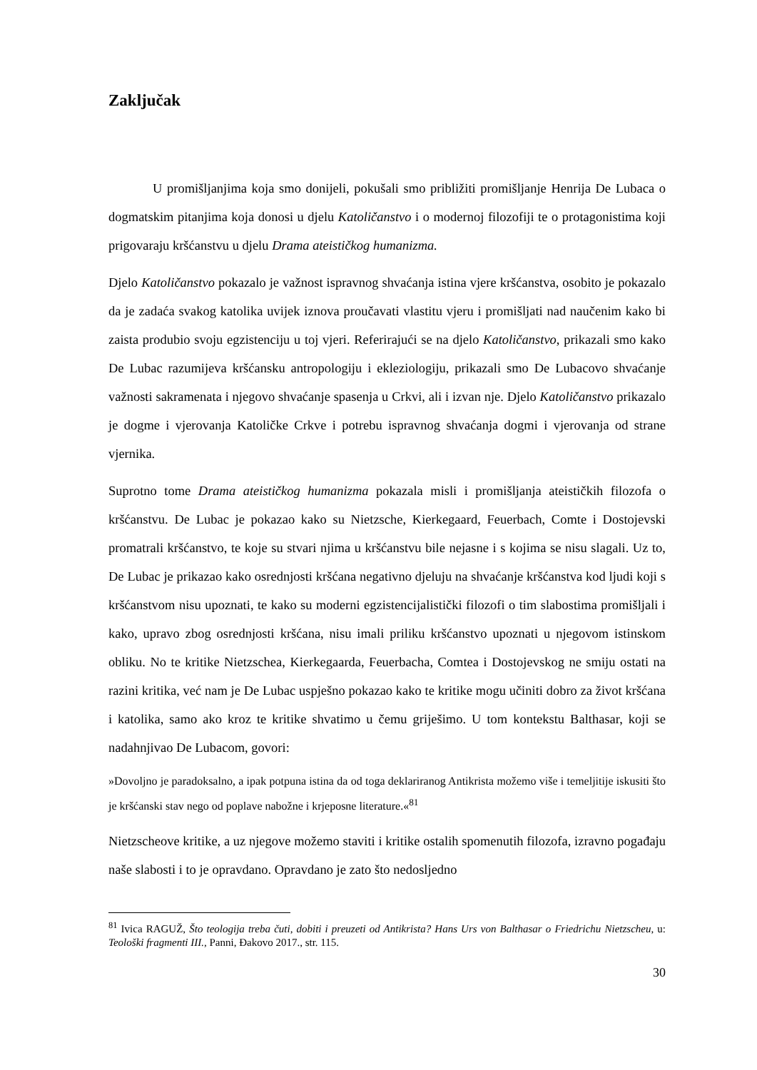Zaključak
U promišljanjima koja smo donijeli, pokušali smo približiti promišljanje Henrija De Lubaca o dogmatskim pitanjima koja donosi u djelu Katoličanstvo i o modernoj filozofiji te o protagonistima koji prigovaraju kršćanstvu u djelu Drama ateističkog humanizma.
Djelo Katoličanstvo pokazalo je važnost ispravnog shvaćanja istina vjere kršćanstva, osobito je pokazalo da je zadaća svakog katolika uvijek iznova proučavati vlastitu vjeru i promišljati nad naučenim kako bi zaista produbio svoju egzistenciju u toj vjeri. Referirajući se na djelo Katoličanstvo, prikazali smo kako De Lubac razumijeva kršćansku antropologiju i ekleziologiju, prikazali smo De Lubacovo shvaćanje važnosti sakramenata i njegovo shvaćanje spasenja u Crkvi, ali i izvan nje. Djelo Katoličanstvo prikazalo je dogme i vjerovanja Katoličke Crkve i potrebu ispravnog shvaćanja dogmi i vjerovanja od strane vjernika.
Suprotno tome Drama ateističkog humanizma pokazala misli i promišljanja ateističkih filozofa o kršćanstvu. De Lubac je pokazao kako su Nietzsche, Kierkegaard, Feuerbach, Comte i Dostojevski promatrali kršćanstvo, te koje su stvari njima u kršćanstvu bile nejasne i s kojima se nisu slagali. Uz to, De Lubac je prikazao kako osrednjosti kršćana negativno djeluju na shvaćanje kršćanstva kod ljudi koji s kršćanstvom nisu upoznati, te kako su moderni egzistencijalistički filozofi o tim slabostima promišljali i kako, upravo zbog osrednjosti kršćana, nisu imali priliku kršćanstvo upoznati u njegovom istinskom obliku. No te kritike Nietzschea, Kierkegaarda, Feuerbacha, Comtea i Dostojevskog ne smiju ostati na razini kritika, već nam je De Lubac uspješno pokazao kako te kritike mogu učiniti dobro za život kršćana i katolika, samo ako kroz te kritike shvatimo u čemu griješimo. U tom kontekstu Balthasar, koji se nadahnjivao De Lubacom, govori:
»Dovoljno je paradoksalno, a ipak potpuna istina da od toga deklariranog Antikrista možemo više i temeljitije iskusiti što je kršćanski stav nego od poplave nabožne i krjeposne literature.«<sup>81</sup>
Nietzscheove kritike, a uz njegove možemo staviti i kritike ostalih spomenutih filozofa, izravno pogađaju naše slabosti i to je opravdano. Opravdano je zato što nedosljedno
<sup>81</sup> Ivica RAGUŽ, Što teologija treba čuti, dobiti i preuzeti od Antikrista? Hans Urs von Balthasar o Friedrichu Nietzscheu, u: Teološki fragmenti III., Panni, Đakovo 2017., str. 115.
30